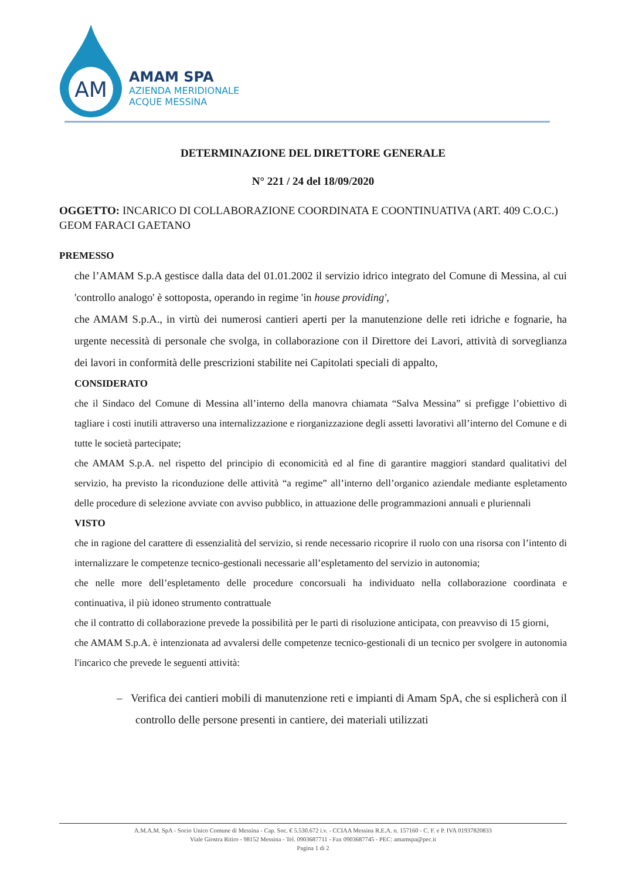AM
AMAM SPA
AZIENDA MERIDIONALE
ACQUE MESSINA
DETERMINAZIONE DEL DIRETTORE GENERALE
N° 221 / 24 del 18/09/2020
OGGETTO: INCARICO DI COLLABORAZIONE COORDINATA E COONTINUATIVA (ART. 409 C.O.C.) GEOM FARACI GAETANO
PREMESSO
che l’AMAM S.p.A gestisce dalla data del 01.01.2002 il servizio idrico integrato del Comune di Messina, al cui 'controllo analogo' è sottoposta, operando in regime 'in house providing',
che AMAM S.p.A., in virtù dei numerosi cantieri aperti per la manutenzione delle reti idriche e fognarie, ha urgente necessità di personale che svolga, in collaborazione con il Direttore dei Lavori, attività di sorveglianza dei lavori in conformità delle prescrizioni stabilite nei Capitolati speciali di appalto,
CONSIDERATO
che il Sindaco del Comune di Messina all’interno della manovra chiamata “Salva Messina” si prefigge l’obiettivo di tagliare i costi inutili attraverso una internalizzazione e riorganizzazione degli assetti lavorativi all’interno del Comune e di tutte le società partecipate;
che AMAM S.p.A. nel rispetto del principio di economicità ed al fine di garantire maggiori standard qualitativi del servizio, ha previsto la riconduzione delle attività “a regime” all’interno dell’organico aziendale mediante espletamento delle procedure di selezione avviate con avviso pubblico, in attuazione delle programmazioni annuali e pluriennali
VISTO
che in ragione del carattere di essenzialità del servizio, si rende necessario ricoprire il ruolo con una risorsa con l’intento di internalizzare le competenze tecnico-gestionali necessarie all’espletamento del servizio in autonomia;
che nelle more dell’espletamento delle procedure concorsuali ha individuato nella collaborazione coordinata e continuativa, il più idoneo strumento contrattuale
che il contratto di collaborazione prevede la possibilità per le parti di risoluzione anticipata, con preavviso di 15 giorni,
che AMAM S.p.A. è intenzionata ad avvalersi delle competenze tecnico-gestionali di un tecnico per svolgere in autonomia l'incarico che prevede le seguenti attività:
– Verifica dei cantieri mobili di manutenzione reti e impianti di Amam SpA, che si esplicherà con il controllo delle persone presenti in cantiere, dei materiali utilizzati
A.M.A.M. SpA - Socio Unico Comune di Messina - Cap. Soc. € 5.530.672 i.v. - CCIAA Messina R.E.A. n. 157160 - C. F. e P. IVA 01937820833
Viale Giostra Ritiro - 98152 Messina - Tel. 0903687711 - Fax 0903687745 - PEC: amamspa@pec.it
Pagina 1 di 2